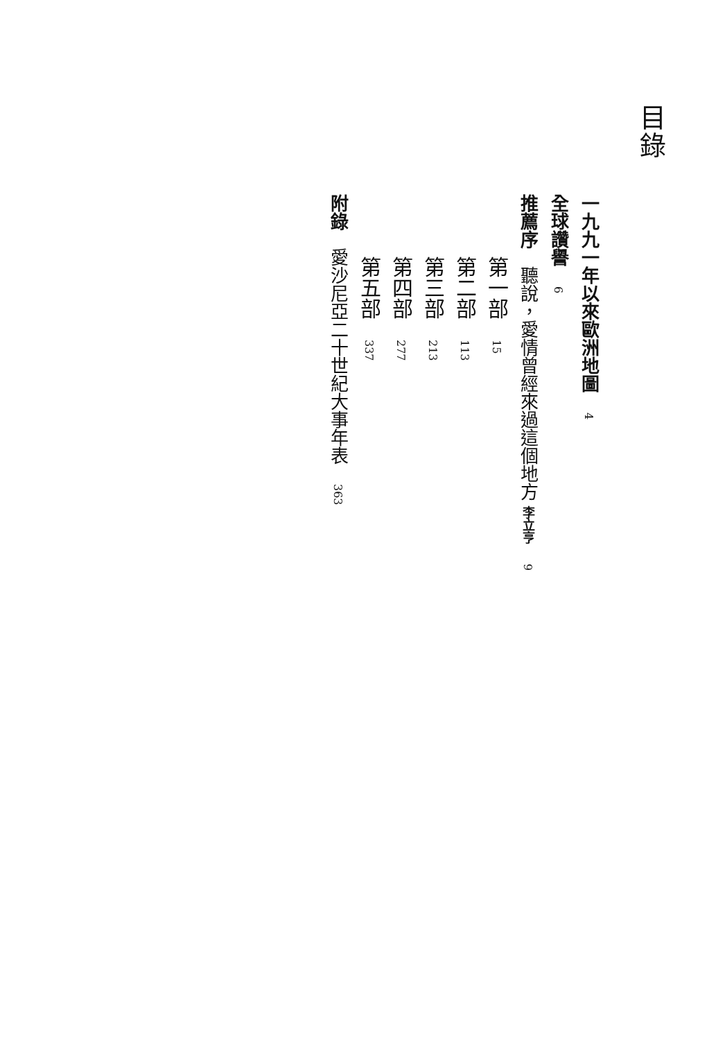目錄
一九九一年以來歐洲地圖 4
全球讚譽 6
推薦序　聽說，愛情曾經來過這個地方 李立亨 9
第一部 15
第二部 113
第三部 213
第四部 277
第五部 337
附錄　愛沙尼亞二十世紀大事年表 363